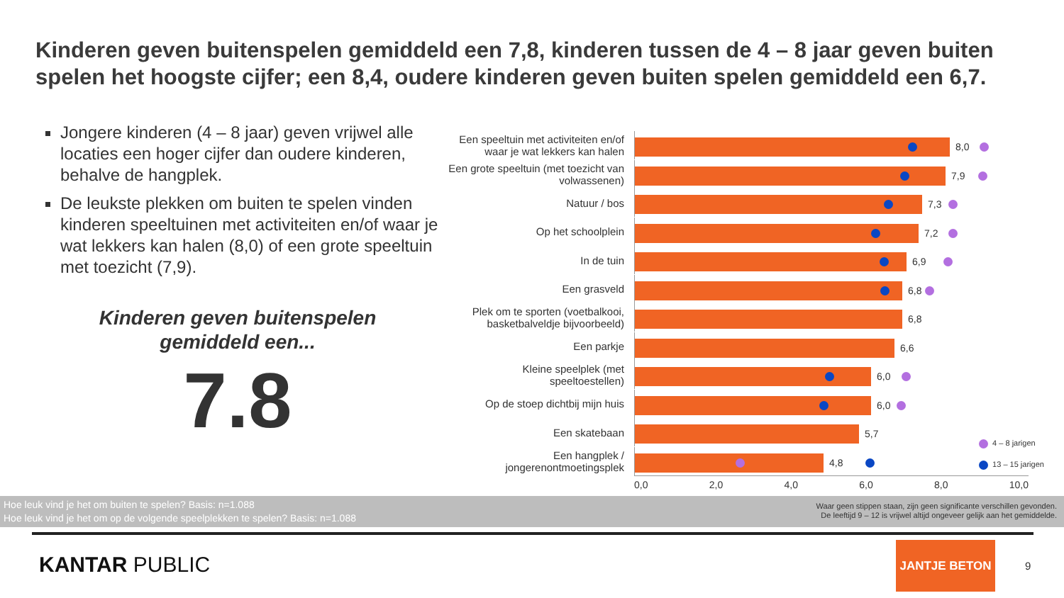Kinderen geven buitenspelen gemiddeld een 7,8, kinderen tussen de 4 – 8 jaar geven buiten spelen het hoogste cijfer; een 8,4, oudere kinderen geven buiten spelen gemiddeld een 6,7.
Jongere kinderen (4 – 8 jaar) geven vrijwel alle locaties een hoger cijfer dan oudere kinderen, behalve de hangplek.
De leukste plekken om buiten te spelen vinden kinderen speeltuinen met activiteiten en/of waar je wat lekkers kan halen (8,0) of een grote speeltuin met toezicht (7,9).
Kinderen geven buitenspelen
gemiddeld een...
7.8
Een speeltuin met activiteiten en/of waar je wat lekkers kan halen
8,0
Een grote speeltuin (met toezicht van volwassenen)
7,9
Natuur / bos
7,3
Op het schoolplein
7,2
In de tuin
6,9
Een grasveld
6,8
Plek om te sporten (voetbalkooi, basketbalveldje bijvoorbeeld)
6,8
Een parkje
6,6
Kleine speelplek (met speeltoestellen)
6,0
Op de stoep dichtbij mijn huis
6,0
Een skatebaan
5,7
Een hangplek / jongerenontmoetingsplek
4,8
0,0 2,0 4,0 6,0 8,0 10,0
4 – 8 jarigen
13 – 15 jarigen
Hoe leuk vind je het om buiten te spelen? Basis: n=1.088
Hoe leuk vind je het om op de volgende speelplekken te spelen? Basis: n=1.088
Waar geen stippen staan, zijn geen significante verschillen gevonden.
De leeftijd 9 – 12 is vrijwel altijd ongeveer gelijk aan het gemiddelde.
KANTAR PUBLIC
JANTJE BETON
9